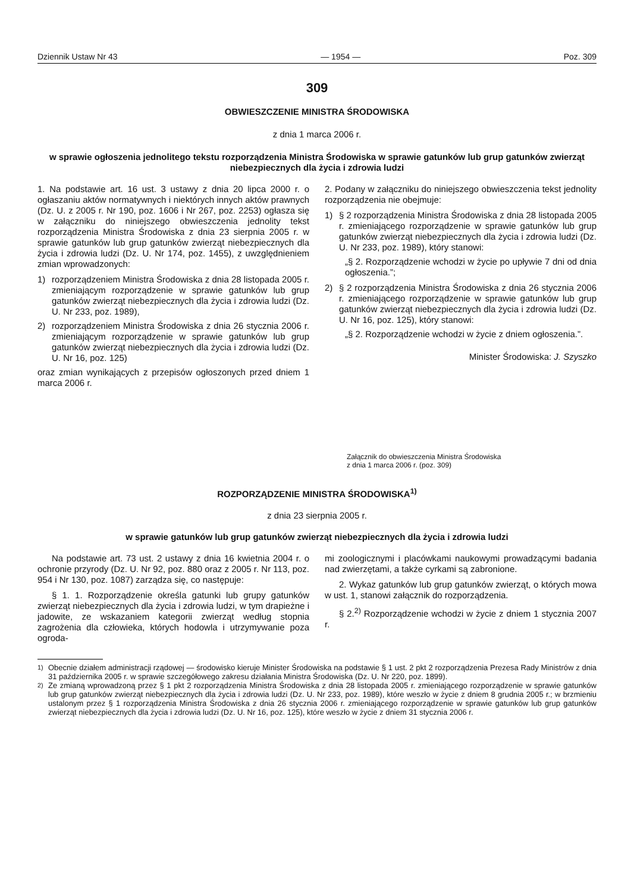Dziennik Ustaw Nr 43 — 1954 — Poz. 309
309
OBWIESZCZENIE MINISTRA ŚRODOWISKA
z dnia 1 marca 2006 r.
w sprawie ogłoszenia jednolitego tekstu rozporządzenia Ministra Środowiska w sprawie gatunków lub grup gatunków zwierząt niebezpiecznych dla życia i zdrowia ludzi
1. Na podstawie art. 16 ust. 3 ustawy z dnia 20 lipca 2000 r. o ogłaszaniu aktów normatywnych i niektórych innych aktów prawnych (Dz. U. z 2005 r. Nr 190, poz. 1606 i Nr 267, poz. 2253) ogłasza się w załączniku do niniejszego obwieszczenia jednolity tekst rozporządzenia Ministra Środowiska z dnia 23 sierpnia 2005 r. w sprawie gatunków lub grup gatunków zwierząt niebezpiecznych dla życia i zdrowia ludzi (Dz. U. Nr 174, poz. 1455), z uwzględnieniem zmian wprowadzonych:
1) rozporządzeniem Ministra Środowiska z dnia 28 listopada 2005 r. zmieniającym rozporządzenie w sprawie gatunków lub grup gatunków zwierząt niebezpiecznych dla życia i zdrowia ludzi (Dz. U. Nr 233, poz. 1989),
2) rozporządzeniem Ministra Środowiska z dnia 26 stycznia 2006 r. zmieniającym rozporządzenie w sprawie gatunków lub grup gatunków zwierząt niebezpiecznych dla życia i zdrowia ludzi (Dz. U. Nr 16, poz. 125)
oraz zmian wynikających z przepisów ogłoszonych przed dniem 1 marca 2006 r.
2. Podany w załączniku do niniejszego obwieszczenia tekst jednolity rozporządzenia nie obejmuje:
1) § 2 rozporządzenia Ministra Środowiska z dnia 28 listopada 2005 r. zmieniającego rozporządzenie w sprawie gatunków lub grup gatunków zwierząt niebezpiecznych dla życia i zdrowia ludzi (Dz. U. Nr 233, poz. 1989), który stanowi:
„§ 2. Rozporządzenie wchodzi w życie po upływie 7 dni od dnia ogłoszenia.”;
2) § 2 rozporządzenia Ministra Środowiska z dnia 26 stycznia 2006 r. zmieniającego rozporządzenie w sprawie gatunków lub grup gatunków zwierząt niebezpiecznych dla życia i zdrowia ludzi (Dz. U. Nr 16, poz. 125), który stanowi:
„§ 2. Rozporządzenie wchodzi w życie z dniem ogłoszenia.”.
Minister Środowiska: J. Szyszko
Załącznik do obwieszczenia Ministra Środowiska
z dnia 1 marca 2006 r. (poz. 309)
ROZPORZĄDZENIE MINISTRA ŚRODOWISKA<sup>1)</sup>
z dnia 23 sierpnia 2005 r.
w sprawie gatunków lub grup gatunków zwierząt niebezpiecznych dla życia i zdrowia ludzi
Na podstawie art. 73 ust. 2 ustawy z dnia 16 kwietnia 2004 r. o ochronie przyrody (Dz. U. Nr 92, poz. 880 oraz z 2005 r. Nr 113, poz. 954 i Nr 130, poz. 1087) zarządza się, co następuje:
§ 1. 1. Rozporządzenie określa gatunki lub grupy gatunków zwierząt niebezpiecznych dla życia i zdrowia ludzi, w tym drapieżne i jadowite, ze wskazaniem kategorii zwierząt według stopnia zagrożenia dla człowieka, których hodowla i utrzymywanie poza ogroda-
mi zoologicznymi i placówkami naukowymi prowadzącymi badania nad zwierzętami, a także cyrkami są zabronione.
2. Wykaz gatunków lub grup gatunków zwierząt, o których mowa w ust. 1, stanowi załącznik do rozporządzenia.
§ 2.<sup>2)</sup> Rozporządzenie wchodzi w życie z dniem 1 stycznia 2007 r.
<sup>1)</sup> Obecnie działem administracji rządowej — środowisko kieruje Minister Środowiska na podstawie § 1 ust. 2 pkt 2 rozporządzenia Prezesa Rady Ministrów z dnia 31 października 2005 r. w sprawie szczegółowego zakresu działania Ministra Środowiska (Dz. U. Nr 220, poz. 1899).
<sup>2)</sup> Ze zmianą wprowadzoną przez § 1 pkt 2 rozporządzenia Ministra Środowiska z dnia 28 listopada 2005 r. zmieniającego rozporządzenie w sprawie gatunków lub grup gatunków zwierząt niebezpiecznych dla życia i zdrowia ludzi (Dz. U. Nr 233, poz. 1989), które weszło w życie z dniem 8 grudnia 2005 r.; w brzmieniu ustalonym przez § 1 rozporządzenia Ministra Środowiska z dnia 26 stycznia 2006 r. zmieniającego rozporządzenie w sprawie gatunków lub grup gatunków zwierząt niebezpiecznych dla życia i zdrowia ludzi (Dz. U. Nr 16, poz. 125), które weszło w życie z dniem 31 stycznia 2006 r.